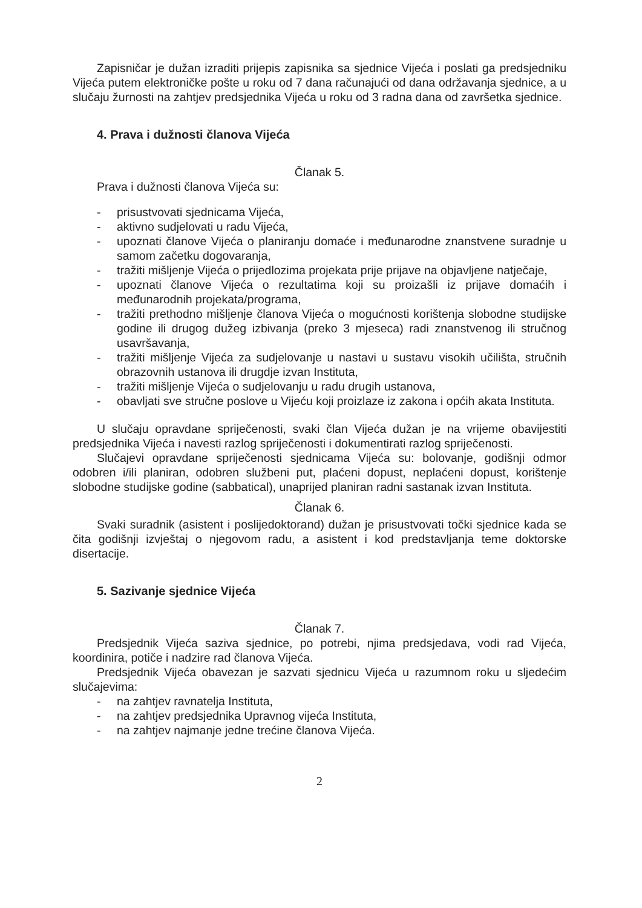Zapisničar je dužan izraditi prijepis zapisnika sa sjednice Vijeća i poslati ga predsjedniku Vijeća putem elektroničke pošte u roku od 7 dana računajući od dana održavanja sjednice, a u slučaju žurnosti na zahtjev predsjednika Vijeća u roku od 3 radna dana od završetka sjednice.
4. Prava i dužnosti članova Vijeća
Članak 5.
Prava i dužnosti članova Vijeća su:
- prisustvovati sjednicama Vijeća,
- aktivno sudjelovati u radu Vijeća,
- upoznati članove Vijeća o planiranju domaće i međunarodne znanstvene suradnje u samom začetku dogovaranja,
- tražiti mišljenje Vijeća o prijedlozima projekata prije prijave na objavljene natječaje,
- upoznati članove Vijeća o rezultatima koji su proizašli iz prijave domaćih i međunarodnih projekata/programa,
- tražiti prethodno mišljenje članova Vijeća o mogućnosti korištenja slobodne studijske godine ili drugog dužeg izbivanja (preko 3 mjeseca) radi znanstvenog ili stručnog usavršavanja,
- tražiti mišljenje Vijeća za sudjelovanje u nastavi u sustavu visokih učilišta, stručnih obrazovnih ustanova ili drugdje izvan Instituta,
- tražiti mišljenje Vijeća o sudjelovanju u radu drugih ustanova,
- obavljati sve stručne poslove u Vijeću koji proizlaze iz zakona i općih akata Instituta.
U slučaju opravdane spriječenosti, svaki član Vijeća dužan je na vrijeme obavijestiti predsjednika Vijeća i navesti razlog spriječenosti i dokumentirati razlog spriječenosti.
Slučajevi opravdane spriječenosti sjednicama Vijeća su: bolovanje, godišnji odmor odobren i/ili planiran, odobren službeni put, plaćeni dopust, neplaćeni dopust, korištenje slobodne studijske godine (sabbatical), unaprijed planiran radni sastanak izvan Instituta.
Članak 6.
Svaki suradnik (asistent i poslijedoktorand) dužan je prisustvovati točki sjednice kada se čita godišnji izvještaj o njegovom radu, a asistent i kod predstavljanja teme doktorske disertacije.
5. Sazivanje sjednice Vijeća
Članak 7.
Predsjednik Vijeća saziva sjednice, po potrebi, njima predsjedava, vodi rad Vijeća, koordinira, potiče i nadzire rad članova Vijeća.
Predsjednik Vijeća obavezan je sazvati sjednicu Vijeća u razumnom roku u sljedećim slučajevima:
- na zahtjev ravnatelja Instituta,
- na zahtjev predsjednika Upravnog vijeća Instituta,
- na zahtjev najmanje jedne trećine članova Vijeća.
2